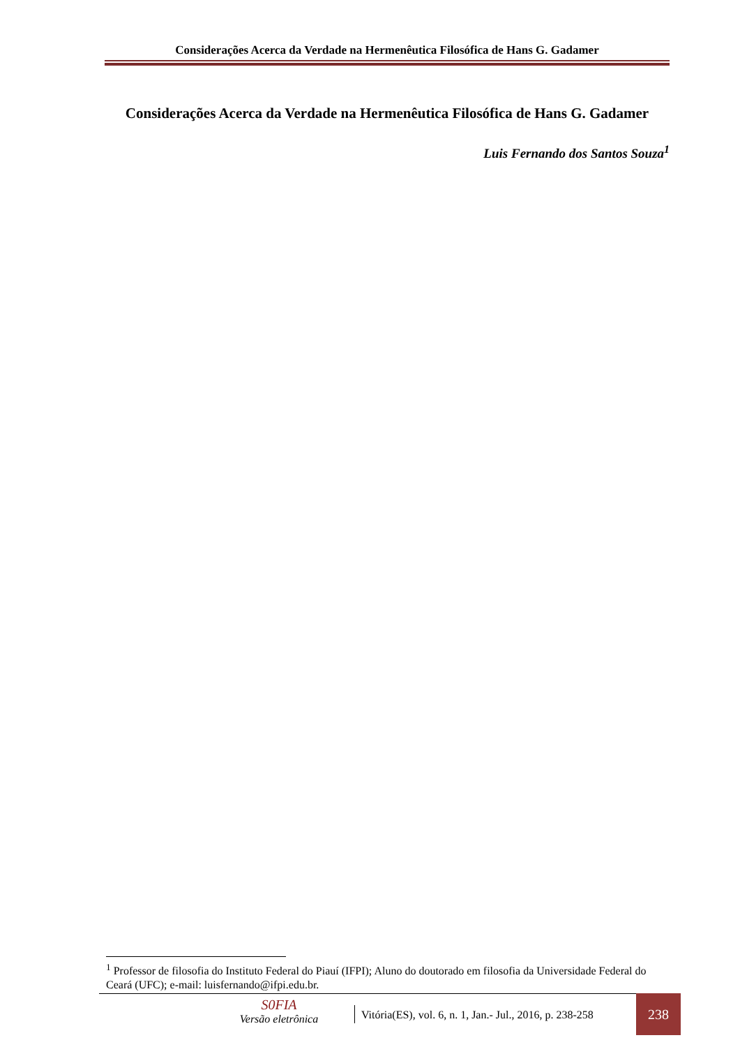Considerações Acerca da Verdade na Hermenêutica Filosófica de Hans G. Gadamer
Considerações Acerca da Verdade na Hermenêutica Filosófica de Hans G. Gadamer
Luis Fernando dos Santos Souza<sup>1</sup>
<sup>1</sup> Professor de filosofia do Instituto Federal do Piauí (IFPI); Aluno do doutorado em filosofia da Universidade Federal do Ceará (UFC); e-mail: luisfernando@ifpi.edu.br.
S0FIA
Versão eletrônica
Vitória(ES), vol. 6, n. 1, Jan.- Jul., 2016, p. 238-258
238